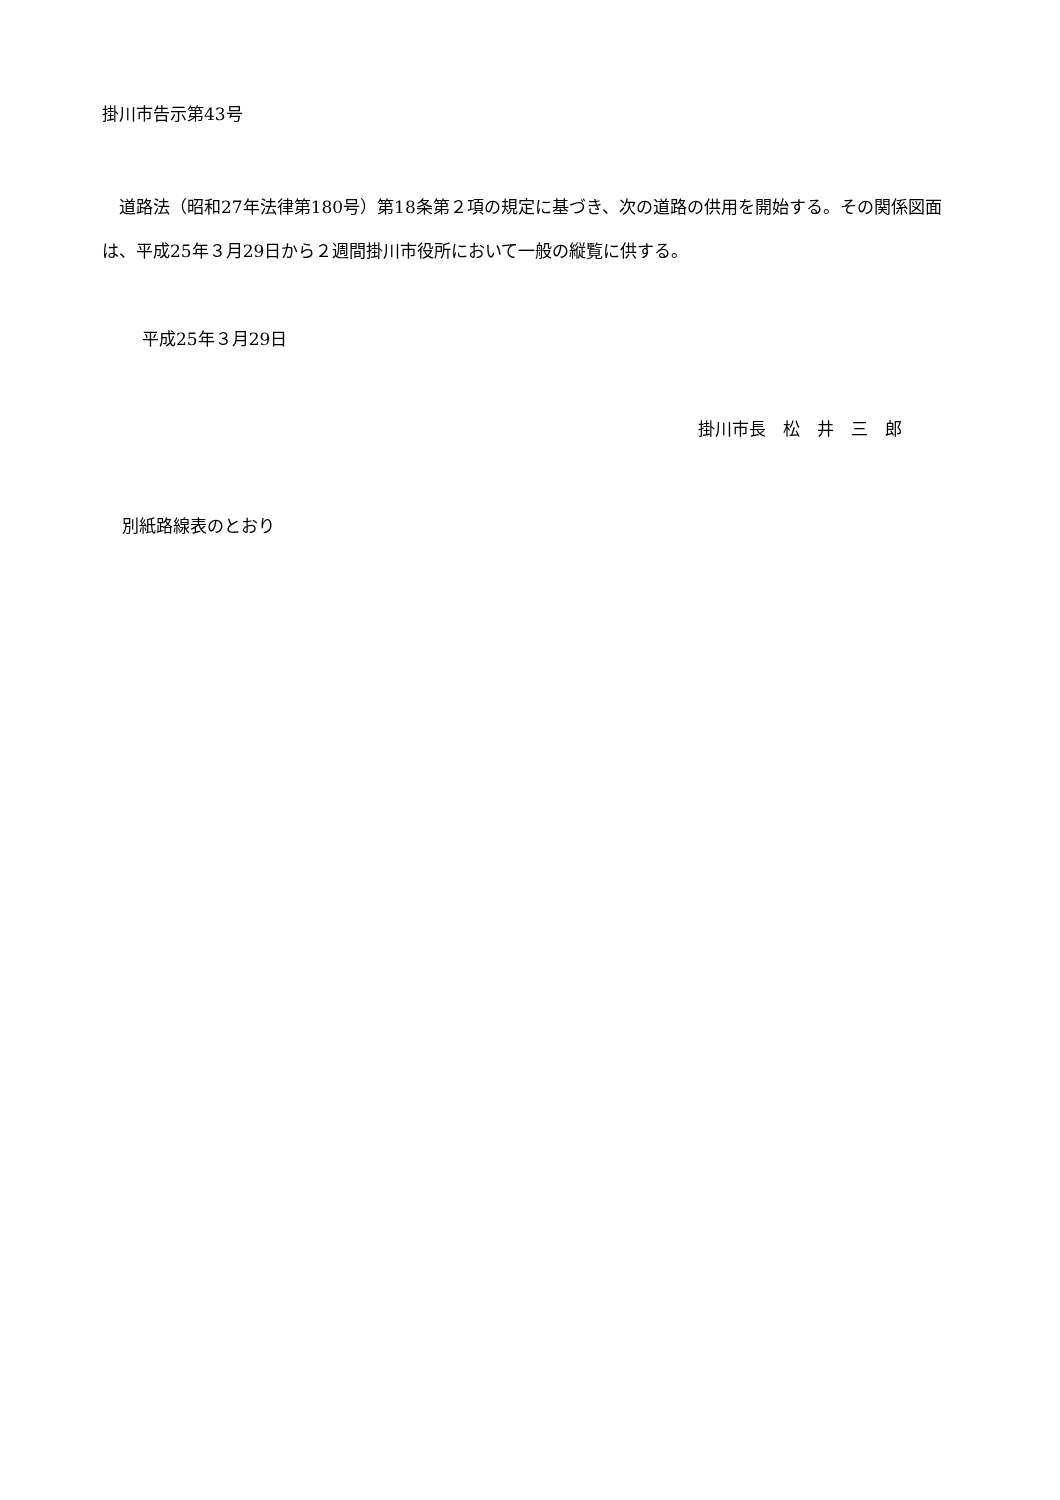掛川市告示第43号
道路法（昭和27年法律第180号）第18条第２項の規定に基づき、次の道路の供用を開始する。その関係図面は、平成25年３月29日から２週間掛川市役所において一般の縦覧に供する。
平成25年３月29日
掛川市長　松　井　三　郎
別紙路線表のとおり